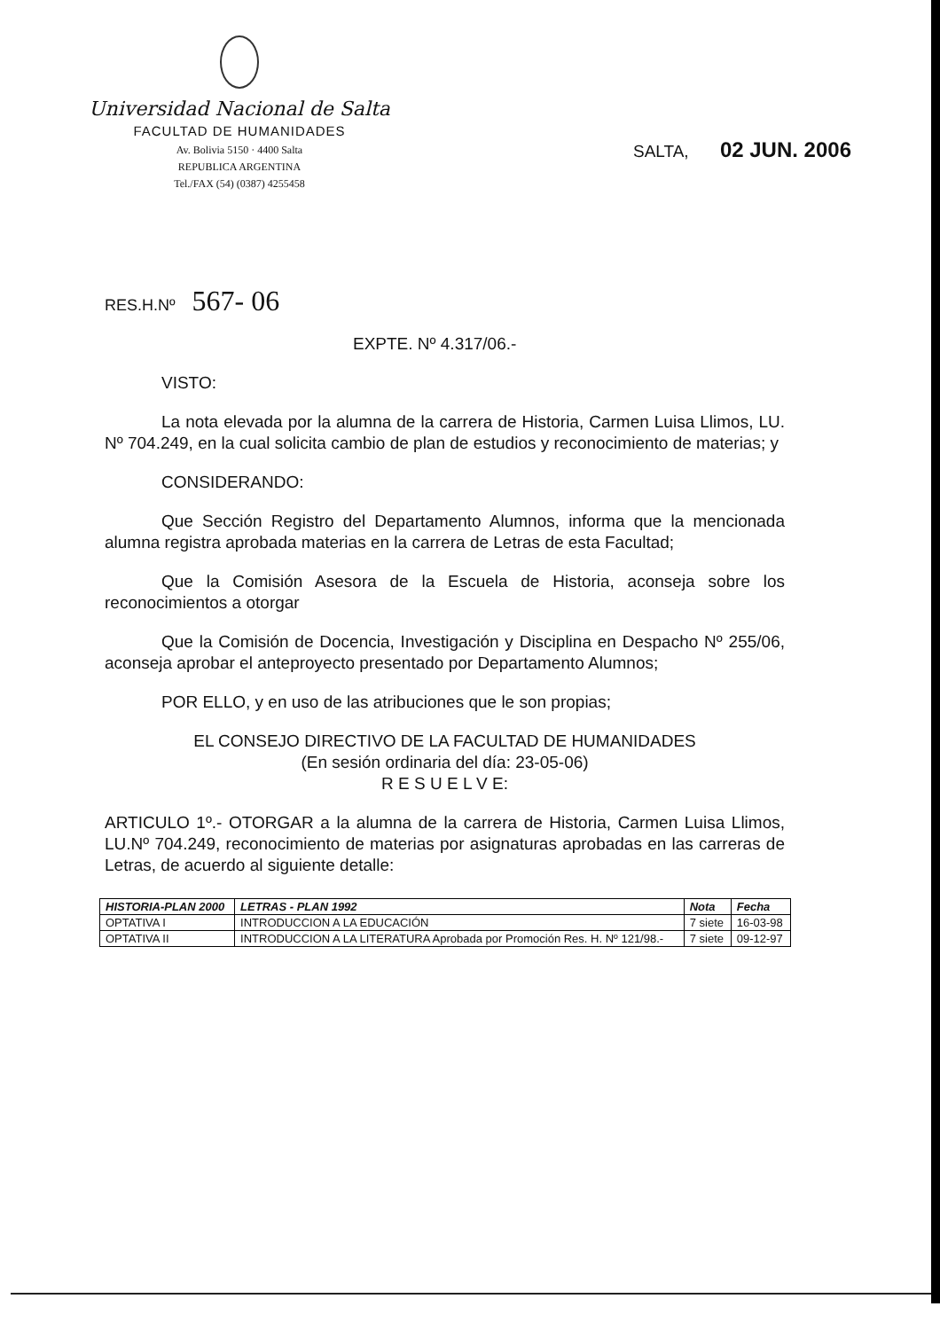Universidad Nacional de Salta
FACULTAD DE HUMANIDADES
Av. Bolivia 5150 · 4400 Salta
REPUBLICA ARGENTINA
Tel./FAX (54) (0387) 4255458
SALTA, 02 JUN. 2006
RES.H.Nº 567- 06
EXPTE. Nº 4.317/06.-
VISTO:
La nota elevada por la alumna de la carrera de Historia, Carmen Luisa Llimos, LU. Nº 704.249, en la cual solicita cambio de plan de estudios y reconocimiento de materias; y
CONSIDERANDO:
Que Sección Registro del Departamento Alumnos, informa que la mencionada alumna registra aprobada materias en la carrera de Letras de esta Facultad;
Que la Comisión Asesora de la Escuela de Historia, aconseja sobre los reconocimientos a otorgar
Que la Comisión de Docencia, Investigación y Disciplina en Despacho Nº 255/06, aconseja aprobar el anteproyecto presentado por Departamento Alumnos;
POR ELLO, y en uso de las atribuciones que le son propias;
EL CONSEJO DIRECTIVO DE LA FACULTAD DE HUMANIDADES
(En sesión ordinaria del día: 23-05-06)
R E S U E L V E:
ARTICULO 1º.- OTORGAR a la alumna de la carrera de Historia, Carmen Luisa Llimos, LU.Nº 704.249, reconocimiento de materias por asignaturas aprobadas en las carreras de Letras, de acuerdo al siguiente detalle:
| HISTORIA-PLAN 2000 | LETRAS - PLAN 1992 | Nota | Fecha |
| --- | --- | --- | --- |
| OPTATIVA I | INTRODUCCION A LA EDUCACIÓN | 7 siete | 16-03-98 |
| OPTATIVA II | INTRODUCCION A LA LITERATURA Aprobada por Promoción Res. H. Nº 121/98.- | 7 siete | 09-12-97 |